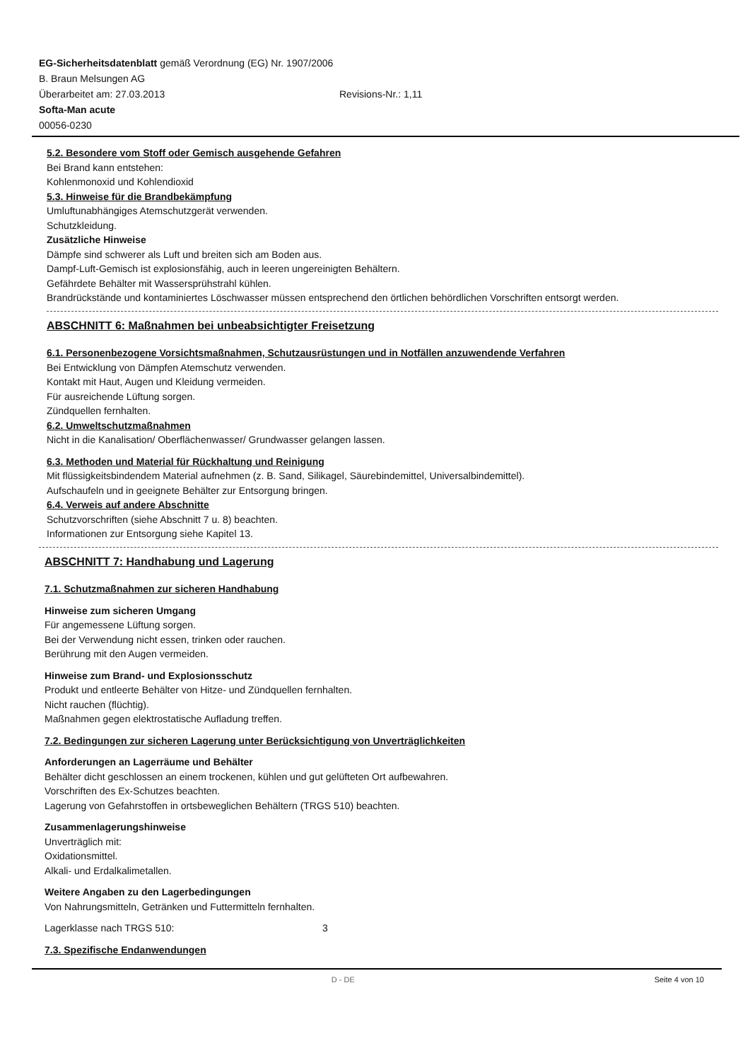EG-Sicherheitsdatenblatt gemäß Verordnung (EG) Nr. 1907/2006
B. Braun Melsungen AG
Überarbeitet am: 27.03.2013 Revisions-Nr.: 1,11
Softa-Man acute
00056-0230
5.2. Besondere vom Stoff oder Gemisch ausgehende Gefahren
Bei Brand kann entstehen:
Kohlenmonoxid und Kohlendioxid
5.3. Hinweise für die Brandbekämpfung
Umluftunabhängiges Atemschutzgerät verwenden.
Schutzkleidung.
Zusätzliche Hinweise
Dämpfe sind schwerer als Luft und breiten sich am Boden aus.
Dampf-Luft-Gemisch ist explosionsfähig, auch in leeren ungereinigten Behältern.
Gefährdete Behälter mit Wassersprühstrahl kühlen.
Brandrückstände und kontaminiertes Löschwasser müssen entsprechend den örtlichen behördlichen Vorschriften entsorgt werden.
ABSCHNITT 6: Maßnahmen bei unbeabsichtigter Freisetzung
6.1. Personenbezogene Vorsichtsmaßnahmen, Schutzausrüstungen und in Notfällen anzuwendende Verfahren
Bei Entwicklung von Dämpfen Atemschutz verwenden.
Kontakt mit Haut, Augen und Kleidung vermeiden.
Für ausreichende Lüftung sorgen.
Zündquellen fernhalten.
6.2. Umweltschutzmaßnahmen
Nicht in die Kanalisation/ Oberflächenwasser/ Grundwasser gelangen lassen.
6.3. Methoden und Material für Rückhaltung und Reinigung
Mit flüssigkeitsbindendem Material aufnehmen (z. B. Sand, Silikagel, Säurebindemittel, Universalbindemittel).
Aufschaufeln und in geeignete Behälter zur Entsorgung bringen.
6.4. Verweis auf andere Abschnitte
Schutzvorschriften (siehe Abschnitt 7 u. 8) beachten.
Informationen zur Entsorgung siehe Kapitel 13.
ABSCHNITT 7: Handhabung und Lagerung
7.1. Schutzmaßnahmen zur sicheren Handhabung
Hinweise zum sicheren Umgang
Für angemessene Lüftung sorgen.
Bei der Verwendung nicht essen, trinken oder rauchen.
Berührung mit den Augen vermeiden.
Hinweise zum Brand- und Explosionsschutz
Produkt und entleerte Behälter von Hitze- und Zündquellen fernhalten.
Nicht rauchen (flüchtig).
Maßnahmen gegen elektrostatische Aufladung treffen.
7.2. Bedingungen zur sicheren Lagerung unter Berücksichtigung von Unverträglichkeiten
Anforderungen an Lagerräume und Behälter
Behälter dicht geschlossen an einem trockenen, kühlen und gut gelüfteten Ort aufbewahren.
Vorschriften des Ex-Schutzes beachten.
Lagerung von Gefahrstoffen in ortsbeweglichen Behältern (TRGS 510) beachten.
Zusammenlagerungshinweise
Unverträglich mit:
Oxidationsmittel.
Alkali- und Erdalkalimetallen.
Weitere Angaben zu den Lagerbedingungen
Von Nahrungsmitteln, Getränken und Futtermitteln fernhalten.
Lagerklasse nach TRGS 510: 3
7.3. Spezifische Endanwendungen
D - DE Seite 4 von 10